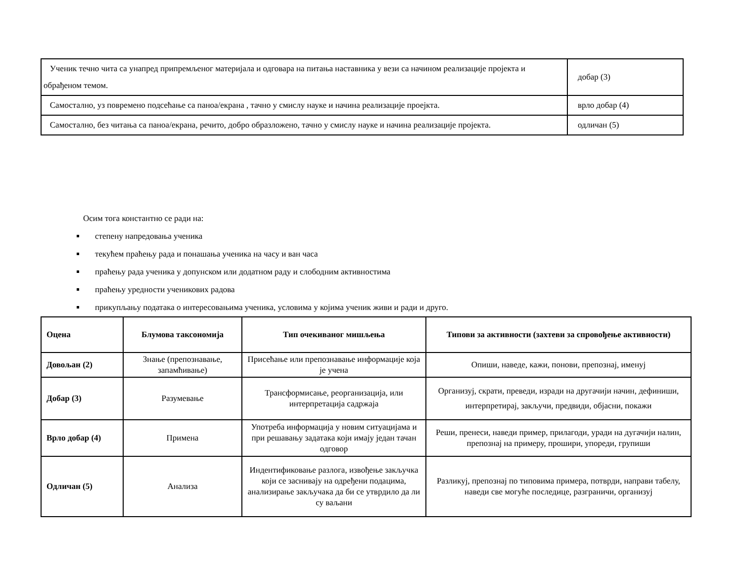| Ученик течно чита са унапред припремљеног материјала и одговара на питања наставника у вези са начином реализације пројекта и обрађеном темом. | добар (3) |
| Самостално, уз повремено подсећање са паноа/екрана , тачно у смислу науке и начина реализације проејкта. | врло добар (4) |
| Самостално, без читања са паноа/екрана, речито, добро образложено, тачно у смислу науке и начина реализације пројекта. | одличан (5) |
Осим тога константно се ради на:
степену напредовања ученика
текућем праћењу рада и понашања ученика на часу и ван часа
праћењу рада ученика у допунском или додатном раду и слободним активностима
праћењу уредности ученикових радова
прикупљању података о интересовањима ученика, условима у којима ученик живи и ради и друго.
| Оцена | Блумова таксономија | Тип очекиваног мишљења | Типови за активности (захтеви за спровођење активности) |
| --- | --- | --- | --- |
| Довољан (2) | Знање (препознавање, запамћивање) | Присећање или препознавање информације која је учена | Опиши, наведе, кажи, понови, препознај, именуј |
| Добар (3) | Разумевање | Трансформисање, реорганизација, или интерпретација садржаја | Организуј, скрати, преведи, изради на другачији начин, дефиниши, интерпретирај, закључи, предвиди, објасни, покажи |
| Врло добар (4) | Примена | Употреба информација у новим ситуацијама и при решавању задатака који имају један тачан одговор | Реши, пренеси, наведи пример, прилагоди, уради на дугачији налин, препознај на примеру, прошири, упореди, групиши |
| Одличан (5) | Анализа | Индентификовање разлога, извођење закључка који се заснивају на одређени подацима, анализирање закључака да би се утврдило да ли су ваљани | Разликуј, препознај по типовима примера, потврди, направи табелу, наведи све могуће последице, разграничи, организуј |